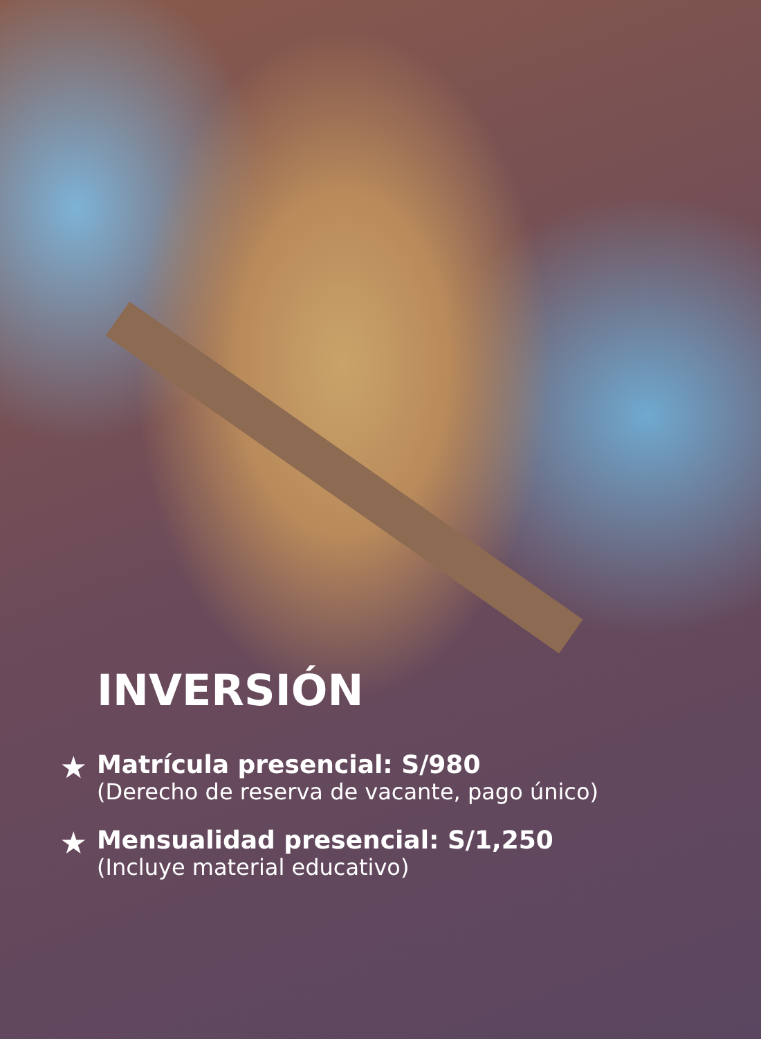INVERSIÓN
★
Matrícula presencial: S/980
(Derecho de reserva de vacante, pago único)
★
Mensualidad presencial: S/1,250
(Incluye material educativo)